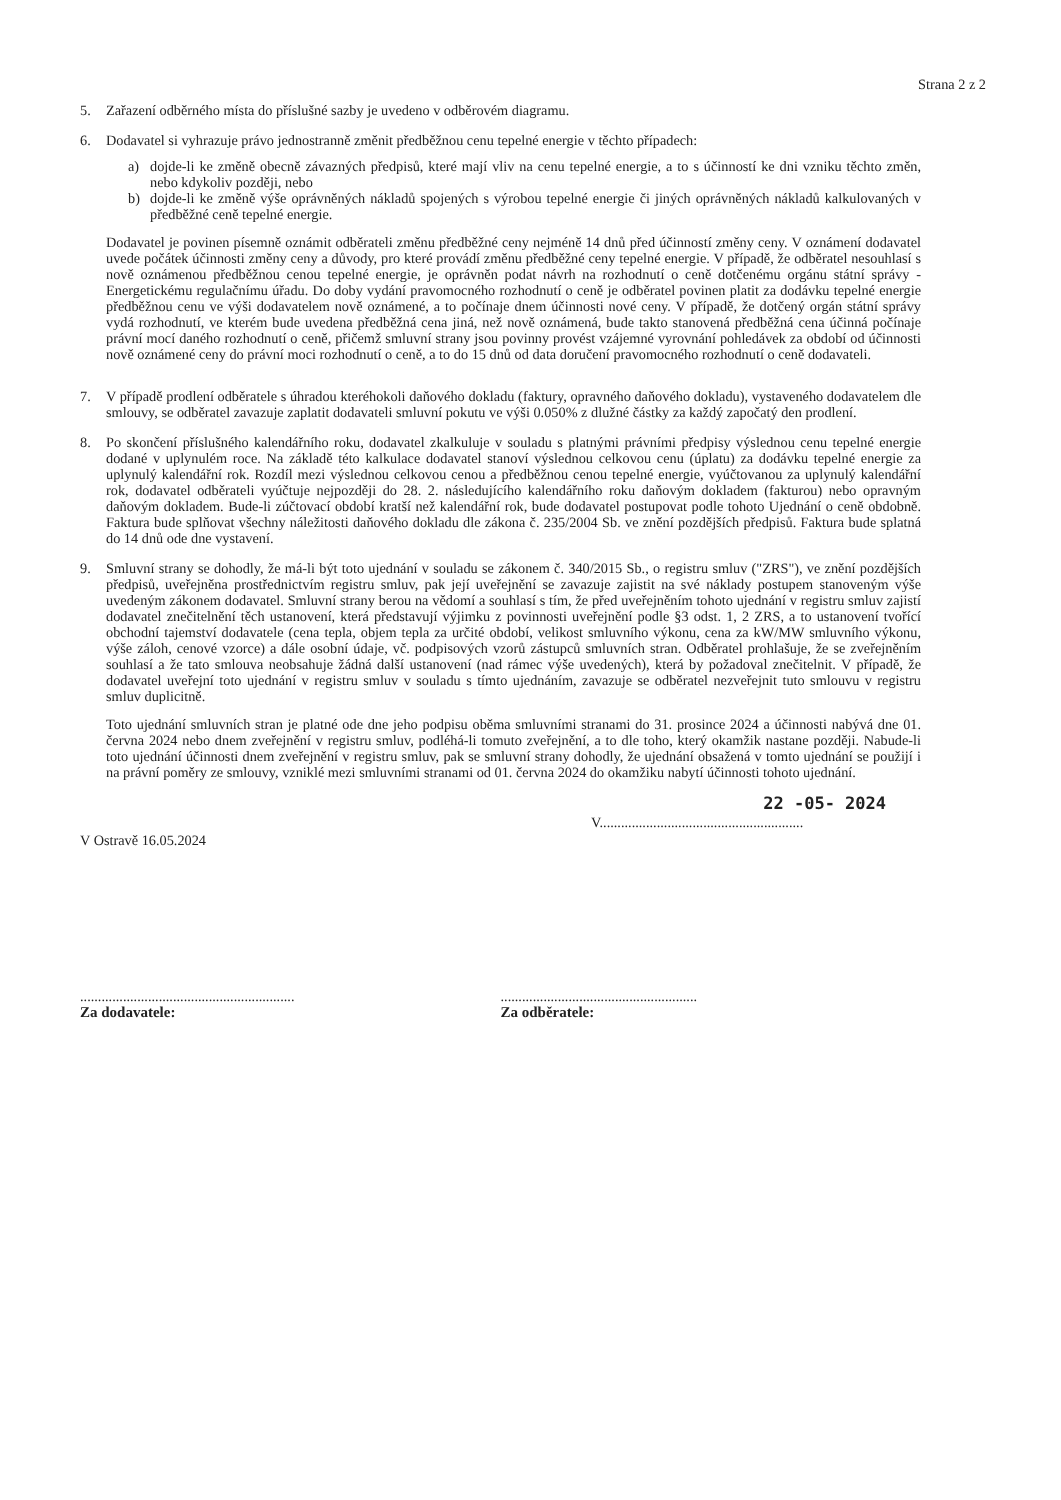Strana 2 z 2
5. Zařazení odběrného místa do příslušné sazby je uvedeno v odběrovém diagramu.
6. Dodavatel si vyhrazuje právo jednostranně změnit předběžnou cenu tepelné energie v těchto případech:
a) dojde-li ke změně obecně závazných předpisů, které mají vliv na cenu tepelné energie, a to s účinností ke dni vzniku těchto změn, nebo kdykoliv později, nebo
b) dojde-li ke změně výše oprávněných nákladů spojených s výrobou tepelné energie či jiných oprávněných nákladů kalkulovaných v předběžné ceně tepelné energie.
Dodavatel je povinen písemně oznámit odběrateli změnu předběžné ceny nejméně 14 dnů před účinností změny ceny. V oznámení dodavatel uvede počátek účinnosti změny ceny a důvody, pro které provádí změnu předběžné ceny tepelné energie. V případě, že odběratel nesouhlasí s nově oznámenou předběžnou cenou tepelné energie, je oprávněn podat návrh na rozhodnutí o ceně dotčenému orgánu státní správy - Energetickému regulačnímu úřadu. Do doby vydání pravomocného rozhodnutí o ceně je odběratel povinen platit za dodávku tepelné energie předběžnou cenu ve výši dodavatelem nově oznámené, a to počínaje dnem účinnosti nové ceny. V případě, že dotčený orgán státní správy vydá rozhodnutí, ve kterém bude uvedena předběžná cena jiná, než nově oznámená, bude takto stanovená předběžná cena účinná počínaje právní mocí daného rozhodnutí o ceně, přičemž smluvní strany jsou povinny provést vzájemné vyrovnání pohledávek za období od účinnosti nově oznámené ceny do právní moci rozhodnutí o ceně, a to do 15 dnů od data doručení pravomocného rozhodnutí o ceně dodavateli.
7. V případě prodlení odběratele s úhradou kteréhokoli daňového dokladu (faktury, opravného daňového dokladu), vystaveného dodavatelem dle smlouvy, se odběratel zavazuje zaplatit dodavateli smluvní pokutu ve výši 0.050% z dlužné částky za každý započatý den prodlení.
8. Po skončení příslušného kalendářního roku, dodavatel zkalkuluje v souladu s platnými právními předpisy výslednou cenu tepelné energie dodané v uplynulém roce. Na základě této kalkulace dodavatel stanoví výslednou celkovou cenu (úplatu) za dodávku tepelné energie za uplynulý kalendářní rok. Rozdíl mezi výslednou celkovou cenou a předběžnou cenou tepelné energie, vyúčtovanou za uplynulý kalendářní rok, dodavatel odběrateli vyúčtuje nejpozději do 28. 2. následujícího kalendářního roku daňovým dokladem (fakturou) nebo opravným daňovým dokladem. Bude-li zúčtovací období kratší než kalendářní rok, bude dodavatel postupovat podle tohoto Ujednání o ceně obdobně. Faktura bude splňovat všechny náležitosti daňového dokladu dle zákona č. 235/2004 Sb. ve znění pozdějších předpisů. Faktura bude splatná do 14 dnů ode dne vystavení.
9. Smluvní strany se dohodly, že má-li být toto ujednání v souladu se zákonem č. 340/2015 Sb., o registru smluv ("ZRS"), ve znění pozdějších předpisů, uveřejněna prostřednictvím registru smluv, pak její uveřejnění se zavazuje zajistit na své náklady postupem stanoveným výše uvedeným zákonem dodavatel. Smluvní strany berou na vědomí a souhlasí s tím, že před uveřejněním tohoto ujednání v registru smluv zajistí dodavatel znečitelnění těch ustanovení, která představují výjimku z povinnosti uveřejnění podle §3 odst. 1, 2 ZRS, a to ustanovení tvořící obchodní tajemství dodavatele (cena tepla, objem tepla za určité období, velikost smluvního výkonu, cena za kW/MW smluvního výkonu, výše záloh, cenové vzorce) a dále osobní údaje, vč. podpisových vzorů zástupců smluvních stran. Odběratel prohlašuje, že se zveřejněním souhlasí a že tato smlouva neobsahuje žádná další ustanovení (nad rámec výše uvedených), která by požadoval znečitelnit. V případě, že dodavatel uveřejní toto ujednání v registru smluv v souladu s tímto ujednáním, zavazuje se odběratel nezveřejnit tuto smlouvu v registru smluv duplicitně.
Toto ujednání smluvních stran je platné ode dne jeho podpisu oběma smluvními stranami do 31. prosince 2024 a účinnosti nabývá dne 01. června 2024 nebo dnem zveřejnění v registru smluv, podléhá-li tomuto zveřejnění, a to dle toho, který okamžik nastane později. Nabude-li toto ujednání účinnosti dnem zveřejnění v registru smluv, pak se smluvní strany dohodly, že ujednání obsažená v tomto ujednání se použijí i na právní poměry ze smlouvy, vzniklé mezi smluvními stranami od 01. června 2024 do okamžiku nabytí účinnosti tohoto ujednání.
V Ostravě 16.05.2024
V.........................................................22 -05- 2024
............................................................
Za dodavatele:
.......................................................
Za odběratele: